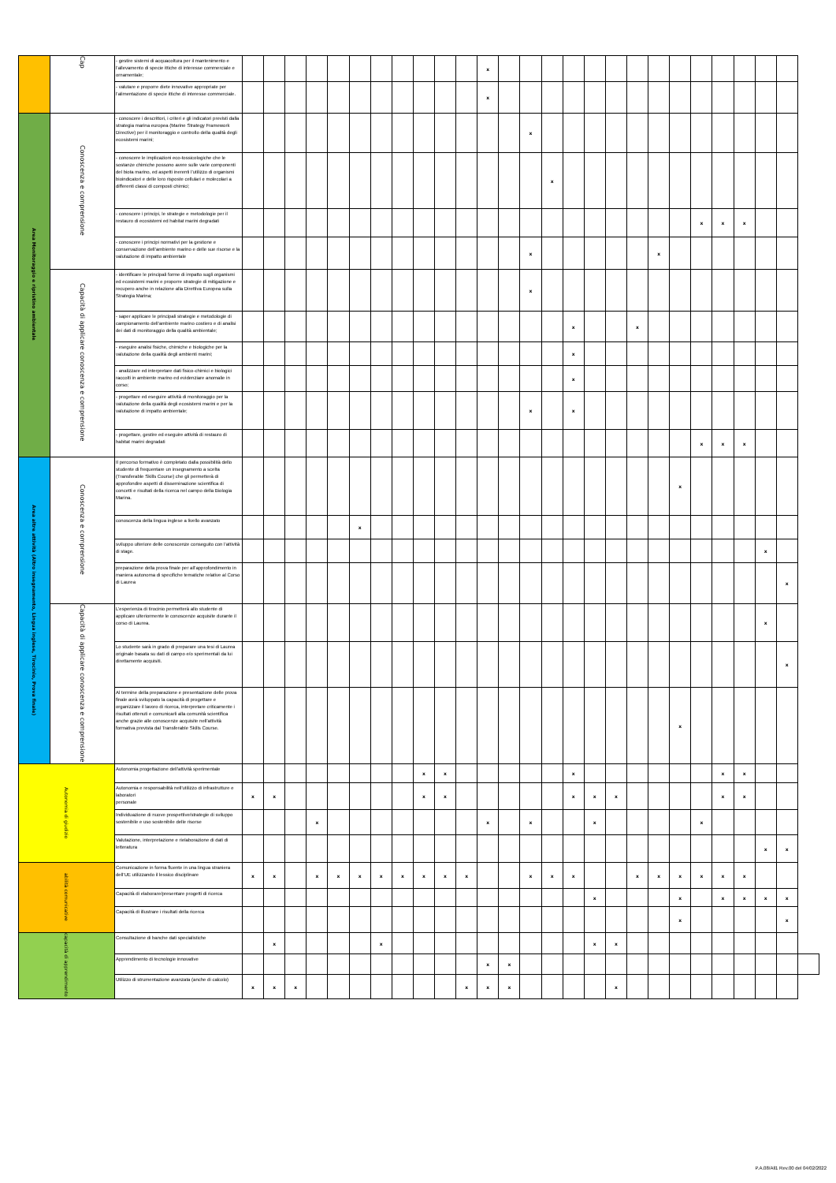| | Cap | - gestire sistemi di acquacoltura per il mantenimento e l’allevamento di specie ittiche di interesse commerciale e ornamentale; | | | | | | | | | | | | x | | | | | | | | | | | | | | | |
| | | - valutare e proporre diete innovative appropriate per l’alimentazione di specie ittiche di interesse commerciale. | | | | | | | | | | | | x | | | | | | | | | | | | | | | |
| Area Monitoraggio e ripristino ambientale | Conoscenza e comprensione | - conoscere i descrittori, i criteri e gli indicatori previsti dalla strategia marina europea (Marine Strategy Framework Directive) per il monitoraggio e controllo della qualità degli ecosistemi marini; | | | | | | | | | | | | | | x | | | | | | | | | | | | | |
| | | - conoscere le implicazioni eco-tossicologiche che le sostanze chimiche possono avere sulle varie componenti del biota marino, ed aspetti inerenti l’utilizzo di organismi bioindicatori e delle loro risposte cellulari e molecolari a differenti classi di composti chimici; | | | | | | | | | | | | | | | x | | | | | | | | | | | | |
| | | - conoscere i principi, le strategie e metodologie per il restauro di ecosistemi ed habitat marini degradati | | | | | | | | | | | | | | | | | | | | | | x | x | x | | | |
| | | - conoscere i principi normativi per la gestione e conservazione dell’ambiente marino e delle sue risorse e la valutazione di impatto ambientale | | | | | | | | | | | | | | x | | | | | | x | | | | | | | |
| | Capacità di applicare conoscenza e comprensione | - identificare le principali forme di impatto sugli organismi ed ecosistemi marini e proporre strategie di mitigazione e recupero anche in relazione alla Direttiva Europea sulla Strategia Marina; | | | | | | | | | | | | | | x | | | | | | | | | | | | | |
| | | - saper applicare le principali strategie e metodologie di campionamento dell’ambiente marino costiero e di analisi dei dati di monitoraggio della qualità ambientale; | | | | | | | | | | | | | | | | x | | | x | | | | | | | | |
| | | - eseguire analisi fisiche, chimiche e biologiche per la valutazione della qualità degli ambienti marini; | | | | | | | | | | | | | | | | x | | | | | | | | | | | |
| | | - analizzare ed interpretare dati fisico-chimici e biologici raccolti in ambiente marino ed evidenziare anomalie in corso; | | | | | | | | | | | | | | | | x | | | | | | | | | | | |
| | | - progettare ed eseguire attività di monitoraggio per la valutazione della qualità degli ecosistemi marini e per la valutazione di impatto ambientale; | | | | | | | | | | | | | | x | | x | | | | | | | | | | | |
| | | - progettare, gestire ed eseguire attività di restauro di habitat marini degradati | | | | | | | | | | | | | | | | | | | | | | x | x | x | | | |
| Area altre attività (Altro insegnamento, Lingua inglese, Tirocinio, Prova finale) | Conoscenza e comprensione | Il percorso formativo è completato dalla possibilità dello studente di frequentare un insegnamento a scelta (Transferable Skills Course) che gli permetterà di approfondire aspetti di disseminazione scientifica di concetti e risultati della ricerca nel campo della Biologia Marina. | | | | | | | | | | | | | | | | | | | | | x | | | | | | |
| | | conoscenza della lingua inglese a livello avanzato | | | | | | x | | | | | | | | | | | | | | | | | | | | | |
| | | sviluppo ulteriore delle conoscenze conseguito con l’attività di stage. | | | | | | | | | | | | | | | | | | | | | | | | | x | | |
| | | preparazione della prova finale per all’approfondimento in maniera autonoma di specifiche tematiche relative al Corso di Laurea | | | | | | | | | | | | | | | | | | | | | | | | | | x | |
| | Capacità di applicare conoscenza e comprensione | L’esperienza di tirocinio permetterà allo studente di applicare ulteriormente le conoscenze acquisite durante il corso di Laurea. | | | | | | | | | | | | | | | | | | | | | | | | | x | | |
| | | Lo studente sarà in grado di preparare una tesi di Laurea originale basata su dati di campo e/o sperimentali da lui direttamente acquisiti. | | | | | | | | | | | | | | | | | | | | | | | | | | x | |
| | | Al termine della preparazione e presentazione delle prova finale avrà sviluppato la capacità di progettare e organizzare il lavoro di ricerca, interpretare criticamente i risultati ottenuti e comunicarli alla comunità scientifica anche grazie alle conoscenze acquisite nell'attività formativa prevista dal Transferable Skills Course. | | | | | | | | | | | | | | | | | | | | | x | | | | | | |
| Autonomia di giudizio | | Autonomia progettazione dell’attività sperimentale | | | | | | | | | x | x | | | | | | x | | | | | | | x | x | | | |
| | | Autonomia e responsabilità nell'utilizzo di infrastrutture e laboratori personale | x | x | | | | | | | x | x | | | | | | x | x | x | | | | | x | x | | | |
| | | Individuazione di nuove prospettive/strategie di sviluppo sostenibile e uso sostenibile delle risorse | | | | x | | | | | | | | x | | x | | | x | | | | | x | | | | | |
| | | Valutazione, interpretazione e rielaborazione di dati di letteratura | | | | | | | | | | | | | | | | | | | | | | | | | x | x | |
| abilità comunicative | | Comunicazione in forma fluente in una lingua straniera dell’UE utilizzando il lessico disciplinare | x | x | | x | x | x | x | x | x | x | x | | | x | x | x | | | x | x | x | x | x | x | | | |
| | | Capacità di elaborare/presentare progetti di ricerca | | | | | | | | | | | | | | | | | x | | | | x | | x | x | x | x | |
| | | Capacità di illustrare i risultati della ricerca | | | | | | | | | | | | | | | | | | | | | x | | | | | x | |
| capacità di apprendimento | | Consultazione di banche dati specialistiche | | x | | | | | x | | | | | | | | | | x | x | | | | | | | | | |
| | | Apprendimento di tecnologie innovative | | | | | | | | | | | | x | x | | | | | | | | | | | | | | |
| | | Utilizzo di strumentazione avanzata (anche di calcolo) | x | x | x | | | | | | | | x | x | x | | | | | x | | | | | | | | | |
P.A.08/All1 Rev.00 del 04/02/2022